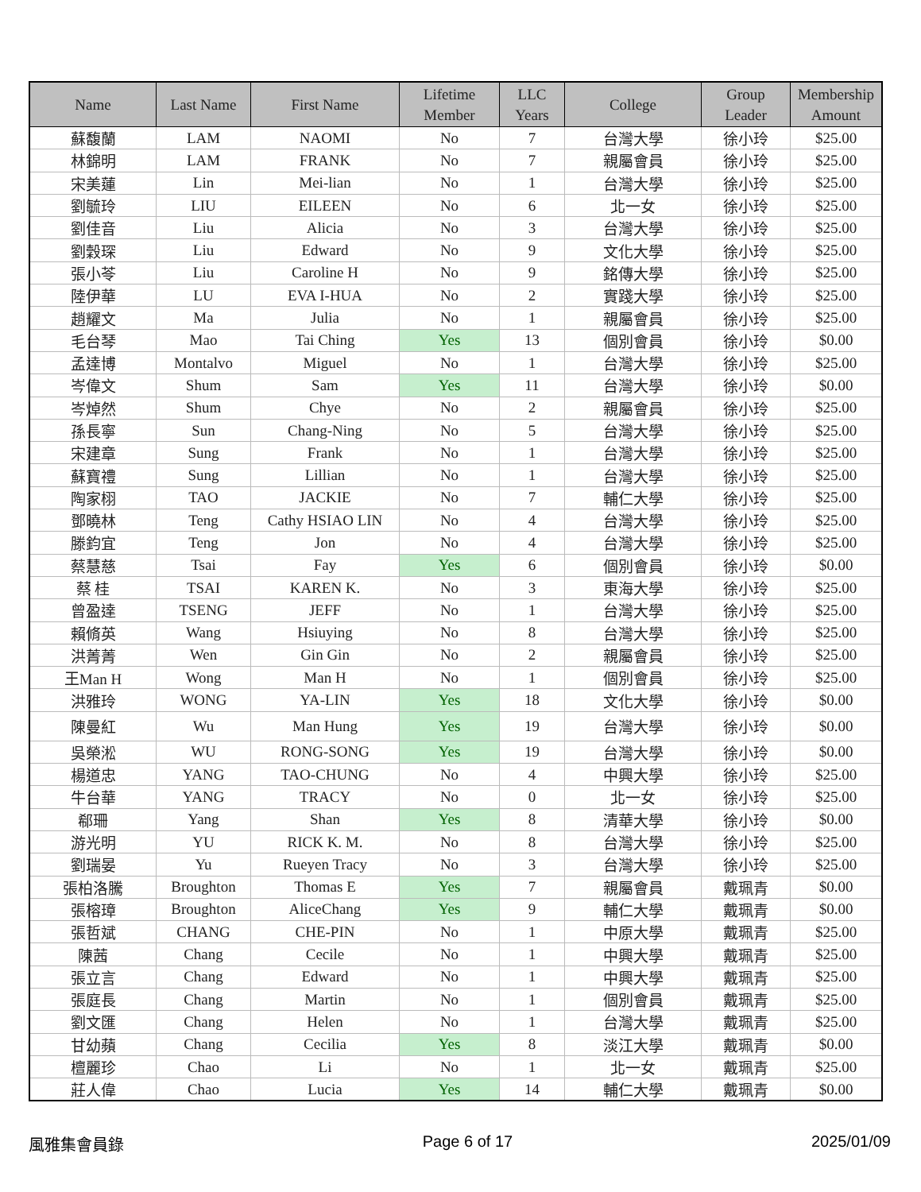| Name | Last Name | First Name | Lifetime Member | LLC Years | College | Group Leader | Membership Amount |
| --- | --- | --- | --- | --- | --- | --- | --- |
| 蘇馥蘭 | LAM | NAOMI | No | 7 | 台灣大學 | 徐小玲 | $25.00 |
| 林錦明 | LAM | FRANK | No | 7 | 親屬會員 | 徐小玲 | $25.00 |
| 宋美蓮 | Lin | Mei-lian | No | 1 | 台灣大學 | 徐小玲 | $25.00 |
| 劉毓玲 | LIU | EILEEN | No | 6 | 北一女 | 徐小玲 | $25.00 |
| 劉佳音 | Liu | Alicia | No | 3 | 台灣大學 | 徐小玲 | $25.00 |
| 劉穀琛 | Liu | Edward | No | 9 | 文化大學 | 徐小玲 | $25.00 |
| 張小苓 | Liu | Caroline H | No | 9 | 銘傳大學 | 徐小玲 | $25.00 |
| 陸伊華 | LU | EVA I-HUA | No | 2 | 實踐大學 | 徐小玲 | $25.00 |
| 趙耀文 | Ma | Julia | No | 1 | 親屬會員 | 徐小玲 | $25.00 |
| 毛台琴 | Mao | Tai Ching | Yes | 13 | 個別會員 | 徐小玲 | $0.00 |
| 孟達博 | Montalvo | Miguel | No | 1 | 台灣大學 | 徐小玲 | $25.00 |
| 岑偉文 | Shum | Sam | Yes | 11 | 台灣大學 | 徐小玲 | $0.00 |
| 岑焯然 | Shum | Chye | No | 2 | 親屬會員 | 徐小玲 | $25.00 |
| 孫長寧 | Sun | Chang-Ning | No | 5 | 台灣大學 | 徐小玲 | $25.00 |
| 宋建章 | Sung | Frank | No | 1 | 台灣大學 | 徐小玲 | $25.00 |
| 蘇寶禮 | Sung | Lillian | No | 1 | 台灣大學 | 徐小玲 | $25.00 |
| 陶家栩 | TAO | JACKIE | No | 7 | 輔仁大學 | 徐小玲 | $25.00 |
| 鄧曉林 | Teng | Cathy HSIAO LIN | No | 4 | 台灣大學 | 徐小玲 | $25.00 |
| 滕鈞宜 | Teng | Jon | No | 4 | 台灣大學 | 徐小玲 | $25.00 |
| 蔡慧慈 | Tsai | Fay | Yes | 6 | 個別會員 | 徐小玲 | $0.00 |
| 蔡 桂 | TSAI | KAREN K. | No | 3 | 東海大學 | 徐小玲 | $25.00 |
| 曾盈達 | TSENG | JEFF | No | 1 | 台灣大學 | 徐小玲 | $25.00 |
| 賴脩英 | Wang | Hsiuying | No | 8 | 台灣大學 | 徐小玲 | $25.00 |
| 洪菁菁 | Wen | Gin Gin | No | 2 | 親屬會員 | 徐小玲 | $25.00 |
| 王Man H | Wong | Man H | No | 1 | 個別會員 | 徐小玲 | $25.00 |
| 洪雅玲 | WONG | YA-LIN | Yes | 18 | 文化大學 | 徐小玲 | $0.00 |
| 陳曼紅 | Wu | Man Hung | Yes | 19 | 台灣大學 | 徐小玲 | $0.00 |
| 吳榮淞 | WU | RONG-SONG | Yes | 19 | 台灣大學 | 徐小玲 | $0.00 |
| 楊道忠 | YANG | TAO-CHUNG | No | 4 | 中興大學 | 徐小玲 | $25.00 |
| 牛台華 | YANG | TRACY | No | 0 | 北一女 | 徐小玲 | $25.00 |
| 郗珊 | Yang | Shan | Yes | 8 | 清華大學 | 徐小玲 | $0.00 |
| 游光明 | YU | RICK K. M. | No | 8 | 台灣大學 | 徐小玲 | $25.00 |
| 劉瑞晏 | Yu | Rueyen Tracy | No | 3 | 台灣大學 | 徐小玲 | $25.00 |
| 張柏洛騰 | Broughton | Thomas E | Yes | 7 | 親屬會員 | 戴珮青 | $0.00 |
| 張榕璋 | Broughton | AliceChang | Yes | 9 | 輔仁大學 | 戴珮青 | $0.00 |
| 張哲斌 | CHANG | CHE-PIN | No | 1 | 中原大學 | 戴珮青 | $25.00 |
| 陳茜 | Chang | Cecile | No | 1 | 中興大學 | 戴珮青 | $25.00 |
| 張立言 | Chang | Edward | No | 1 | 中興大學 | 戴珮青 | $25.00 |
| 張庭長 | Chang | Martin | No | 1 | 個別會員 | 戴珮青 | $25.00 |
| 劉文匯 | Chang | Helen | No | 1 | 台灣大學 | 戴珮青 | $25.00 |
| 甘幼蘋 | Chang | Cecilia | Yes | 8 | 淡江大學 | 戴珮青 | $0.00 |
| 檀麗珍 | Chao | Li | No | 1 | 北一女 | 戴珮青 | $25.00 |
| 莊人偉 | Chao | Lucia | Yes | 14 | 輔仁大學 | 戴珮青 | $0.00 |
風雅集會員錄 Page 6 of 17 2025/01/09